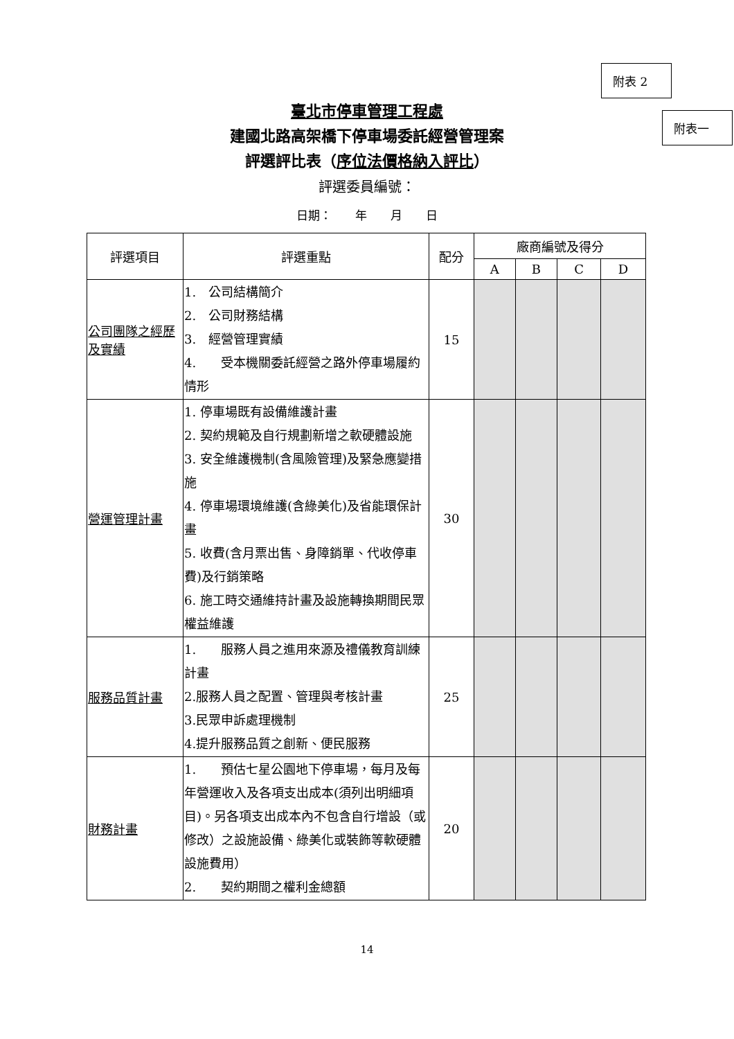附表 2
附表一
臺北市停車管理工程處
建國北路高架橋下停車場委託經營管理案
評選評比表（序位法價格納入評比）
評選委員編號：
日期：　　年　　月　　日
| 評選項目 | 評選重點 | 配分 | 廠商編號及得分 | | | |
| --- | --- | --- | --- | --- | --- | --- |
| | | | A | B | C | D |
| 公司團隊之經歷及實績 | 1. 公司結構簡介 2. 公司財務結構 3. 經營管理實績 4. 受本機關委託經營之路外停車場履約情形 | 15 | | | | |
| 營運管理計畫 | 1. 停車場既有設備維護計畫 2. 契約規範及自行規劃新增之軟硬體設施 3. 安全維護機制(含風險管理)及緊急應變措施 4. 停車場環境維護(含綠美化)及省能環保計畫 5. 收費(含月票出售、身障銷單、代收停車費)及行銷策略 6. 施工時交通維持計畫及設施轉換期間民眾權益維護 | 30 | | | | |
| 服務品質計畫 | 1. 服務人員之進用來源及禮儀教育訓練計畫 2.服務人員之配置、管理與考核計畫 3.民眾申訴處理機制 4.提升服務品質之創新、便民服務 | 25 | | | | |
| 財務計畫 | 1. 預估七星公園地下停車場，每月及每年營運收入及各項支出成本(須列出明細項目)。另各項支出成本內不包含自行增設（或修改）之設施設備、綠美化或裝飾等軟硬體設施費用） 2. 契約期間之權利金總額 | 20 | | | | |
14